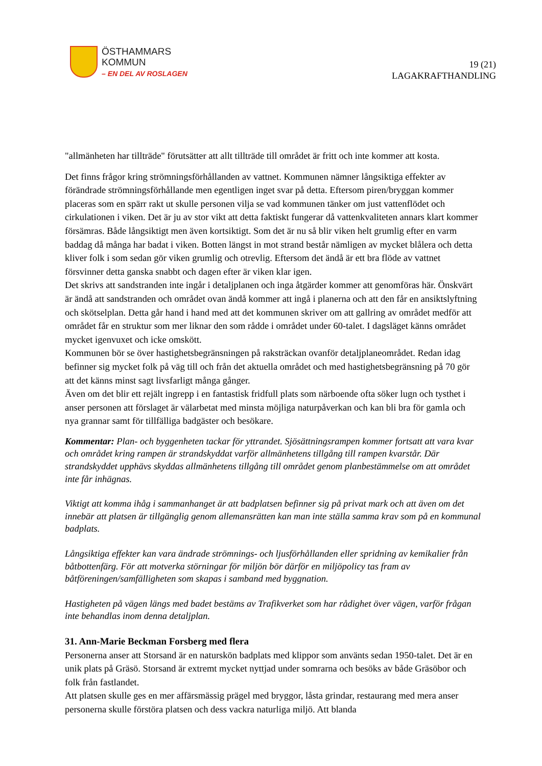ÖSTHAMMARS
KOMMUN
– EN DEL AV ROSLAGEN
19 (21)
LAGAKRAFTHANDLING
"allmänheten har tillträde" förutsätter att allt tillträde till området är fritt och inte kommer att kosta.
Det finns frågor kring strömningsförhållanden av vattnet. Kommunen nämner långsiktiga effekter av förändrade strömningsförhållande men egentligen inget svar på detta. Eftersom piren/bryggan kommer placeras som en spärr rakt ut skulle personen vilja se vad kommunen tänker om just vattenflödet och cirkulationen i viken. Det är ju av stor vikt att detta faktiskt fungerar då vattenkvaliteten annars klart kommer försämras. Både långsiktigt men även kortsiktigt. Som det är nu så blir viken helt grumlig efter en varm baddag då många har badat i viken. Botten längst in mot strand består nämligen av mycket blålera och detta kliver folk i som sedan gör viken grumlig och otrevlig. Eftersom det ändå är ett bra flöde av vattnet försvinner detta ganska snabbt och dagen efter är viken klar igen.
Det skrivs att sandstranden inte ingår i detaljplanen och inga åtgärder kommer att genomföras här. Önskvärt är ändå att sandstranden och området ovan ändå kommer att ingå i planerna och att den får en ansiktslyftning och skötselplan. Detta går hand i hand med att det kommunen skriver om att gallring av området medför att området får en struktur som mer liknar den som rådde i området under 60-talet. I dagsläget känns området mycket igenvuxet och icke omskött.
Kommunen bör se över hastighetsbegränsningen på raksträckan ovanför detaljplaneområdet. Redan idag befinner sig mycket folk på väg till och från det aktuella området och med hastighetsbegränsning på 70 gör att det känns minst sagt livsfarligt många gånger.
Även om det blir ett rejält ingrepp i en fantastisk fridfull plats som närboende ofta söker lugn och tysthet i anser personen att förslaget är välarbetat med minsta möjliga naturpåverkan och kan bli bra för gamla och nya grannar samt för tillfälliga badgäster och besökare.
Kommentar: Plan- och byggenheten tackar för yttrandet. Sjösättningsrampen kommer fortsatt att vara kvar och området kring rampen är strandskyddat varför allmänhetens tillgång till rampen kvarstår. Där strandskyddet upphävs skyddas allmänhetens tillgång till området genom planbestämmelse om att området inte får inhägnas.
Viktigt att komma ihåg i sammanhanget är att badplatsen befinner sig på privat mark och att även om det innebär att platsen är tillgänglig genom allemansrätten kan man inte ställa samma krav som på en kommunal badplats.
Långsiktiga effekter kan vara ändrade strömnings- och ljusförhållanden eller spridning av kemikalier från båtbottenfärg. För att motverka störningar för miljön bör därför en miljöpolicy tas fram av båtföreningen/samfälligheten som skapas i samband med byggnation.
Hastigheten på vägen längs med badet bestäms av Trafikverket som har rådighet över vägen, varför frågan inte behandlas inom denna detaljplan.
31. Ann-Marie Beckman Forsberg med flera
Personerna anser att Storsand är en naturskön badplats med klippor som använts sedan 1950-talet. Det är en unik plats på Gräsö. Storsand är extremt mycket nyttjad under somrarna och besöks av både Gräsöbor och folk från fastlandet.
Att platsen skulle ges en mer affärsmässig prägel med bryggor, låsta grindar, restaurang med mera anser personerna skulle förstöra platsen och dess vackra naturliga miljö. Att blanda